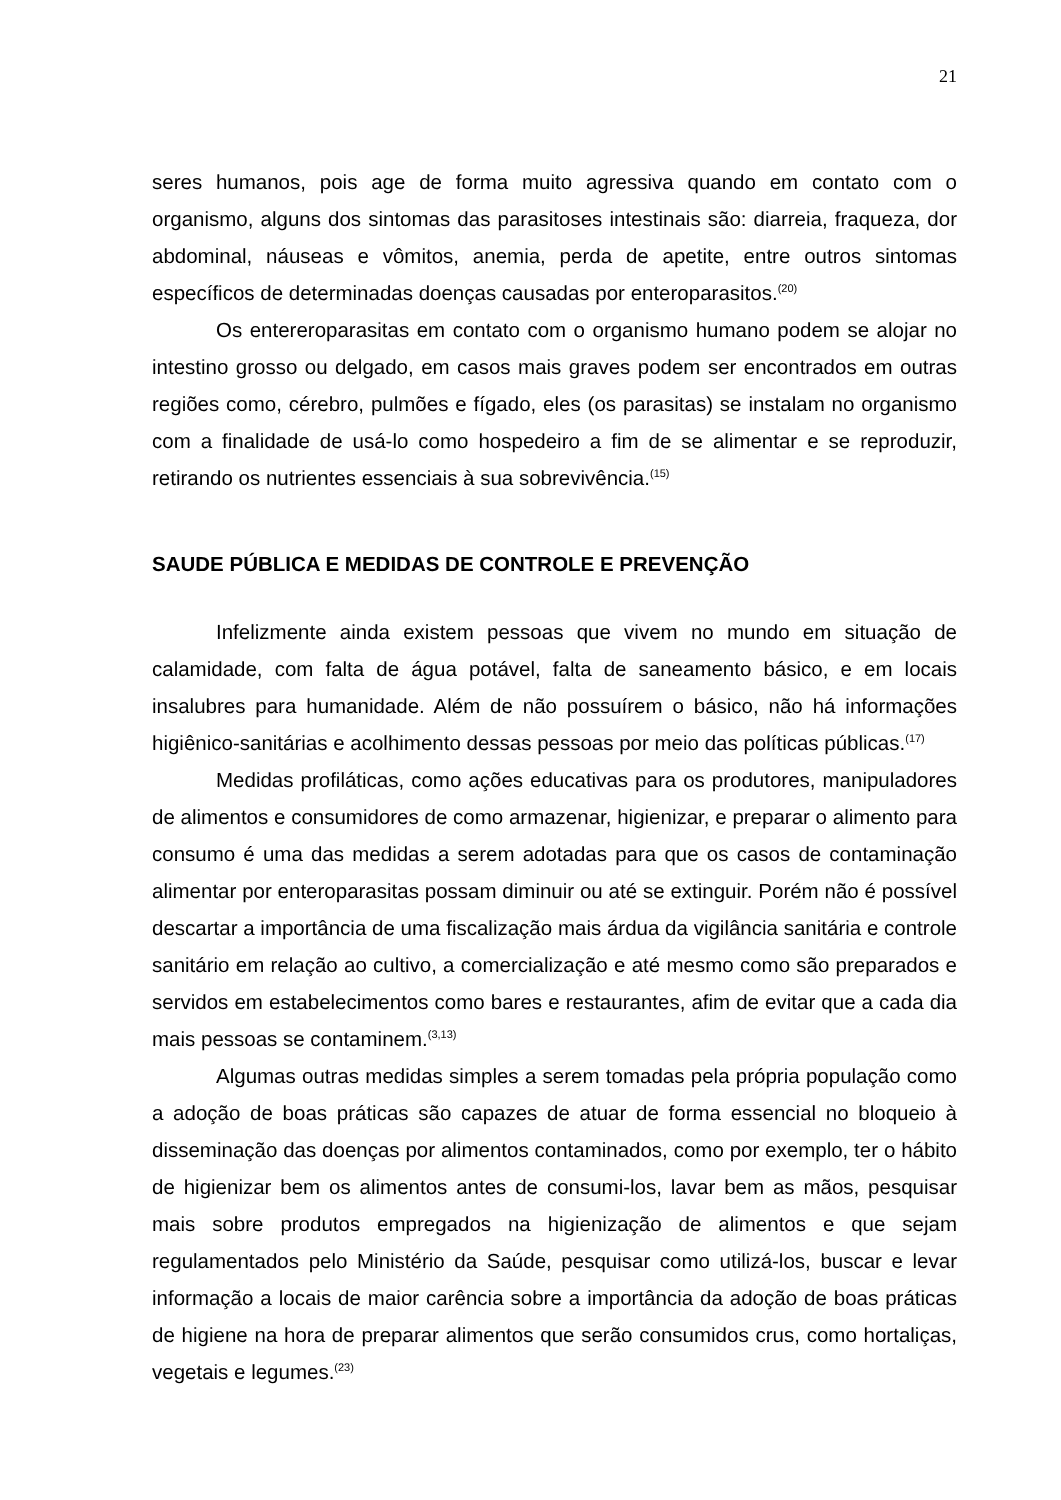21
seres humanos, pois age de forma muito agressiva quando em contato com o organismo, alguns dos sintomas das parasitoses intestinais são: diarreia, fraqueza, dor abdominal, náuseas e vômitos, anemia, perda de apetite, entre outros sintomas específicos de determinadas doenças causadas por enteroparasitos.<sup>(20)</sup>
Os entereroparasitas em contato com o organismo humano podem se alojar no intestino grosso ou delgado, em casos mais graves podem ser encontrados em outras regiões como, cérebro, pulmões e fígado, eles (os parasitas) se instalam no organismo com a finalidade de usá-lo como hospedeiro a fim de se alimentar e se reproduzir, retirando os nutrientes essenciais à sua sobrevivência.<sup>(15)</sup>
SAUDE PÚBLICA E MEDIDAS DE CONTROLE E PREVENÇÃO
Infelizmente ainda existem pessoas que vivem no mundo em situação de calamidade, com falta de água potável, falta de saneamento básico, e em locais insalubres para humanidade. Além de não possuírem o básico, não há informações higiênico-sanitárias e acolhimento dessas pessoas por meio das políticas públicas.<sup>(17)</sup>
Medidas profiláticas, como ações educativas para os produtores, manipuladores de alimentos e consumidores de como armazenar, higienizar, e preparar o alimento para consumo é uma das medidas a serem adotadas para que os casos de contaminação alimentar por enteroparasitas possam diminuir ou até se extinguir. Porém não é possível descartar a importância de uma fiscalização mais árdua da vigilância sanitária e controle sanitário em relação ao cultivo, a comercialização e até mesmo como são preparados e servidos em estabelecimentos como bares e restaurantes, afim de evitar que a cada dia mais pessoas se contaminem.<sup>(3,13)</sup>
Algumas outras medidas simples a serem tomadas pela própria população como a adoção de boas práticas são capazes de atuar de forma essencial no bloqueio à disseminação das doenças por alimentos contaminados, como por exemplo, ter o hábito de higienizar bem os alimentos antes de consumi-los, lavar bem as mãos, pesquisar mais sobre produtos empregados na higienização de alimentos e que sejam regulamentados pelo Ministério da Saúde, pesquisar como utilizá-los, buscar e levar informação a locais de maior carência sobre a importância da adoção de boas práticas de higiene na hora de preparar alimentos que serão consumidos crus, como hortaliças, vegetais e legumes.<sup>(23)</sup>